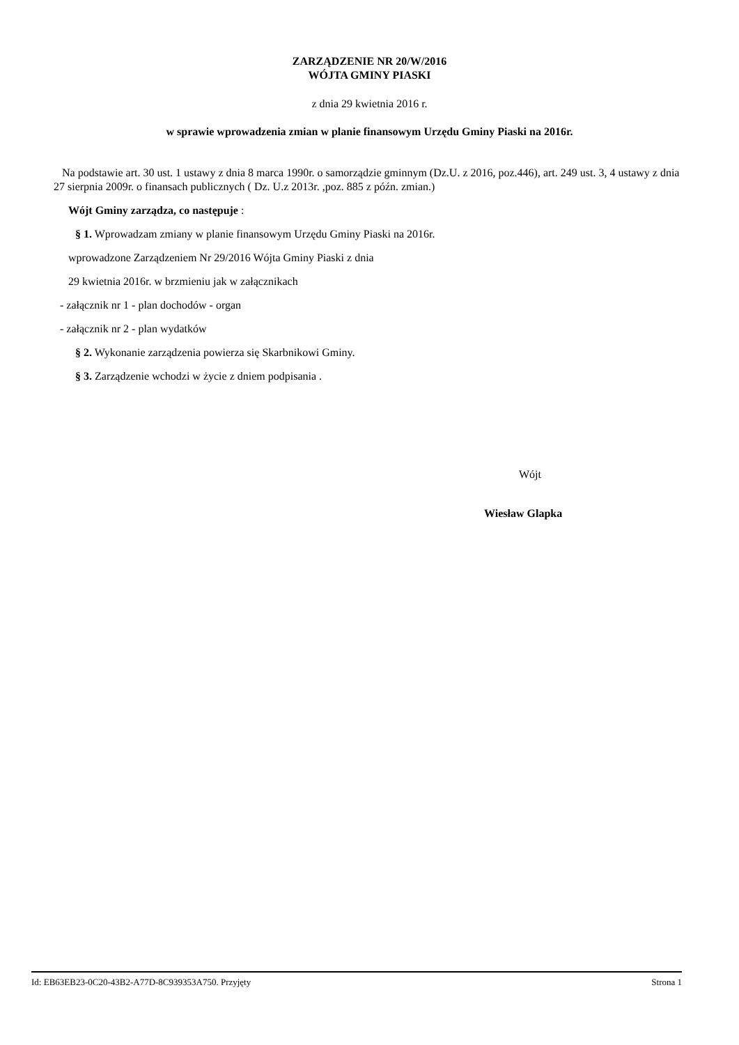ZARZĄDZENIE NR 20/W/2016
WÓJTA GMINY PIASKI
z dnia 29 kwietnia 2016 r.
w sprawie wprowadzenia zmian w planie finansowym Urzędu Gminy Piaski na 2016r.
Na podstawie art. 30 ust. 1 ustawy z dnia 8 marca 1990r. o samorządzie gminnym (Dz.U. z 2016, poz.446), art. 249 ust. 3, 4 ustawy z dnia 27 sierpnia 2009r. o finansach publicznych ( Dz. U.z 2013r. ,poz. 885 z późn. zmian.)
Wójt Gminy zarządza, co następuje :
§ 1. Wprowadzam zmiany w planie finansowym Urzędu Gminy Piaski na 2016r.
wprowadzone Zarządzeniem Nr 29/2016 Wójta Gminy Piaski z dnia
29 kwietnia 2016r. w brzmieniu jak w załącznikach
- załącznik nr 1 - plan dochodów - organ
- załącznik nr 2 - plan wydatków
§ 2. Wykonanie zarządzenia powierza się Skarbnikowi Gminy.
§ 3. Zarządzenie wchodzi w życie z dniem podpisania .
Wójt
Wiesław Glapka
Id: EB63EB23-0C20-43B2-A77D-8C939353A750. Przyjęty Strona 1